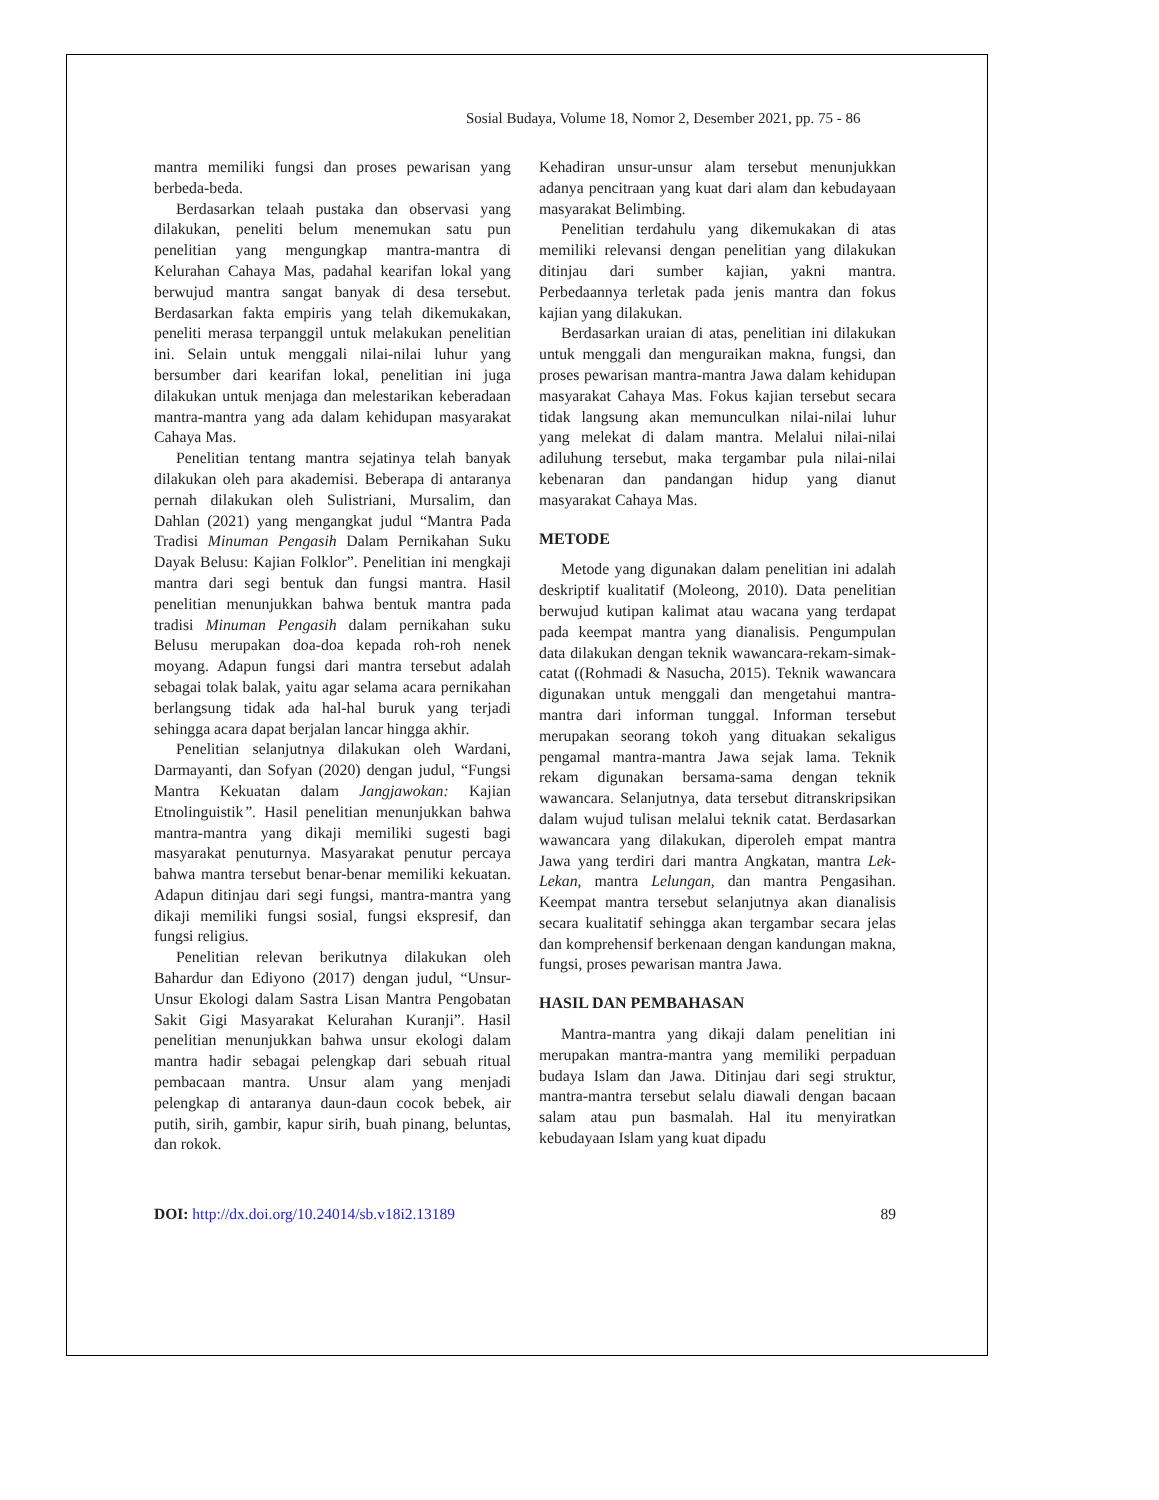Sosial Budaya, Volume 18, Nomor 2, Desember 2021, pp. 75 - 86
mantra memiliki fungsi dan proses pewarisan yang berbeda-beda.
Berdasarkan telaah pustaka dan observasi yang dilakukan, peneliti belum menemukan satu pun penelitian yang mengungkap mantra-mantra di Kelurahan Cahaya Mas, padahal kearifan lokal yang berwujud mantra sangat banyak di desa tersebut. Berdasarkan fakta empiris yang telah dikemukakan, peneliti merasa terpanggil untuk melakukan penelitian ini. Selain untuk menggali nilai-nilai luhur yang bersumber dari kearifan lokal, penelitian ini juga dilakukan untuk menjaga dan melestarikan keberadaan mantra-mantra yang ada dalam kehidupan masyarakat Cahaya Mas.
Penelitian tentang mantra sejatinya telah banyak dilakukan oleh para akademisi. Beberapa di antaranya pernah dilakukan oleh Sulistriani, Mursalim, dan Dahlan (2021) yang mengangkat judul “Mantra Pada Tradisi Minuman Pengasih Dalam Pernikahan Suku Dayak Belusu: Kajian Folklor”. Penelitian ini mengkaji mantra dari segi bentuk dan fungsi mantra. Hasil penelitian menunjukkan bahwa bentuk mantra pada tradisi Minuman Pengasih dalam pernikahan suku Belusu merupakan doa-doa kepada roh-roh nenek moyang. Adapun fungsi dari mantra tersebut adalah sebagai tolak balak, yaitu agar selama acara pernikahan berlangsung tidak ada hal-hal buruk yang terjadi sehingga acara dapat berjalan lancar hingga akhir.
Penelitian selanjutnya dilakukan oleh Wardani, Darmayanti, dan Sofyan (2020) dengan judul, “Fungsi Mantra Kekuatan dalam Jangjawokan: Kajian Etnolinguistik”. Hasil penelitian menunjukkan bahwa mantra-mantra yang dikaji memiliki sugesti bagi masyarakat penuturnya. Masyarakat penutur percaya bahwa mantra tersebut benar-benar memiliki kekuatan. Adapun ditinjau dari segi fungsi, mantra-mantra yang dikaji memiliki fungsi sosial, fungsi ekspresif, dan fungsi religius.
Penelitian relevan berikutnya dilakukan oleh Bahardur dan Ediyono (2017) dengan judul, “Unsur-Unsur Ekologi dalam Sastra Lisan Mantra Pengobatan Sakit Gigi Masyarakat Kelurahan Kuranji”. Hasil penelitian menunjukkan bahwa unsur ekologi dalam mantra hadir sebagai pelengkap dari sebuah ritual pembacaan mantra. Unsur alam yang menjadi pelengkap di antaranya daun-daun cocok bebek, air putih, sirih, gambir, kapur sirih, buah pinang, beluntas, dan rokok.
Kehadiran unsur-unsur alam tersebut menunjukkan adanya pencitraan yang kuat dari alam dan kebudayaan masyarakat Belimbing.
Penelitian terdahulu yang dikemukakan di atas memiliki relevansi dengan penelitian yang dilakukan ditinjau dari sumber kajian, yakni mantra. Perbedaannya terletak pada jenis mantra dan fokus kajian yang dilakukan.
Berdasarkan uraian di atas, penelitian ini dilakukan untuk menggali dan menguraikan makna, fungsi, dan proses pewarisan mantra-mantra Jawa dalam kehidupan masyarakat Cahaya Mas. Fokus kajian tersebut secara tidak langsung akan memunculkan nilai-nilai luhur yang melekat di dalam mantra. Melalui nilai-nilai adiluhung tersebut, maka tergambar pula nilai-nilai kebenaran dan pandangan hidup yang dianut masyarakat Cahaya Mas.
METODE
Metode yang digunakan dalam penelitian ini adalah deskriptif kualitatif (Moleong, 2010). Data penelitian berwujud kutipan kalimat atau wacana yang terdapat pada keempat mantra yang dianalisis. Pengumpulan data dilakukan dengan teknik wawancara-rekam-simak-catat ((Rohmadi & Nasucha, 2015). Teknik wawancara digunakan untuk menggali dan mengetahui mantra-mantra dari informan tunggal. Informan tersebut merupakan seorang tokoh yang dituakan sekaligus pengamal mantra-mantra Jawa sejak lama. Teknik rekam digunakan bersama-sama dengan teknik wawancara. Selanjutnya, data tersebut ditranskripsikan dalam wujud tulisan melalui teknik catat. Berdasarkan wawancara yang dilakukan, diperoleh empat mantra Jawa yang terdiri dari mantra Angkatan, mantra Lek-Lekan, mantra Lelungan, dan mantra Pengasihan. Keempat mantra tersebut selanjutnya akan dianalisis secara kualitatif sehingga akan tergambar secara jelas dan komprehensif berkenaan dengan kandungan makna, fungsi, proses pewarisan mantra Jawa.
HASIL DAN PEMBAHASAN
Mantra-mantra yang dikaji dalam penelitian ini merupakan mantra-mantra yang memiliki perpaduan budaya Islam dan Jawa. Ditinjau dari segi struktur, mantra-mantra tersebut selalu diawali dengan bacaan salam atau pun basmalah. Hal itu menyiratkan kebudayaan Islam yang kuat dipadu
DOI: http://dx.doi.org/10.24014/sb.v18i2.13189 89